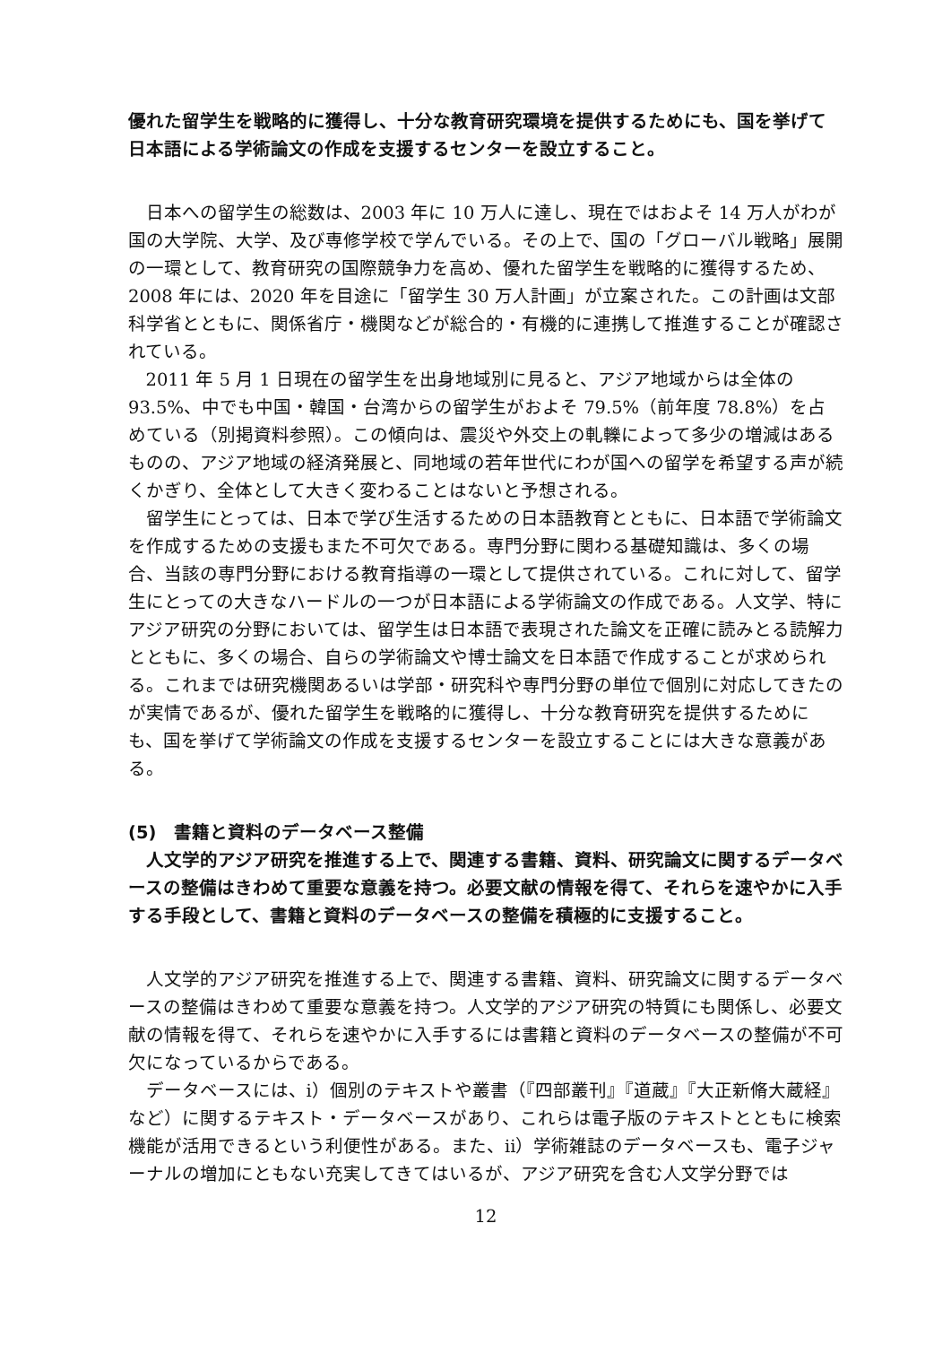優れた留学生を戦略的に獲得し、十分な教育研究環境を提供するためにも、国を挙げて日本語による学術論文の作成を支援するセンターを設立すること。
日本への留学生の総数は、2003 年に 10 万人に達し、現在ではおよそ 14 万人がわが国の大学院、大学、及び専修学校で学んでいる。その上で、国の「グローバル戦略」展開の一環として、教育研究の国際競争力を高め、優れた留学生を戦略的に獲得するため、2008 年には、2020 年を目途に「留学生 30 万人計画」が立案された。この計画は文部科学省とともに、関係省庁・機関などが総合的・有機的に連携して推進することが確認されている。
2011 年 5 月 1 日現在の留学生を出身地域別に見ると、アジア地域からは全体の 93.5%、中でも中国・韓国・台湾からの留学生がおよそ 79.5%（前年度 78.8%）を占めている（別掲資料参照）。この傾向は、震災や外交上の軋轢によって多少の増減はあるものの、アジア地域の経済発展と、同地域の若年世代にわが国への留学を希望する声が続くかぎり、全体として大きく変わることはないと予想される。
留学生にとっては、日本で学び生活するための日本語教育とともに、日本語で学術論文を作成するための支援もまた不可欠である。専門分野に関わる基礎知識は、多くの場合、当該の専門分野における教育指導の一環として提供されている。これに対して、留学生にとっての大きなハードルの一つが日本語による学術論文の作成である。人文学、特にアジア研究の分野においては、留学生は日本語で表現された論文を正確に読みとる読解力とともに、多くの場合、自らの学術論文や博士論文を日本語で作成することが求められる。これまでは研究機関あるいは学部・研究科や専門分野の単位で個別に対応してきたのが実情であるが、優れた留学生を戦略的に獲得し、十分な教育研究を提供するためにも、国を挙げて学術論文の作成を支援するセンターを設立することには大きな意義がある。
(5)　書籍と資料のデータベース整備
人文学的アジア研究を推進する上で、関連する書籍、資料、研究論文に関するデータベースの整備はきわめて重要な意義を持つ。必要文献の情報を得て、それらを速やかに入手する手段として、書籍と資料のデータベースの整備を積極的に支援すること。
人文学的アジア研究を推進する上で、関連する書籍、資料、研究論文に関するデータベースの整備はきわめて重要な意義を持つ。人文学的アジア研究の特質にも関係し、必要文献の情報を得て、それらを速やかに入手するには書籍と資料のデータベースの整備が不可欠になっているからである。
データベースには、i）個別のテキストや叢書（『四部叢刊』『道蔵』『大正新脩大蔵経』など）に関するテキスト・データベースがあり、これらは電子版のテキストとともに検索機能が活用できるという利便性がある。また、ii）学術雑誌のデータベースも、電子ジャーナルの増加にともない充実してきてはいるが、アジア研究を含む人文学分野では
12